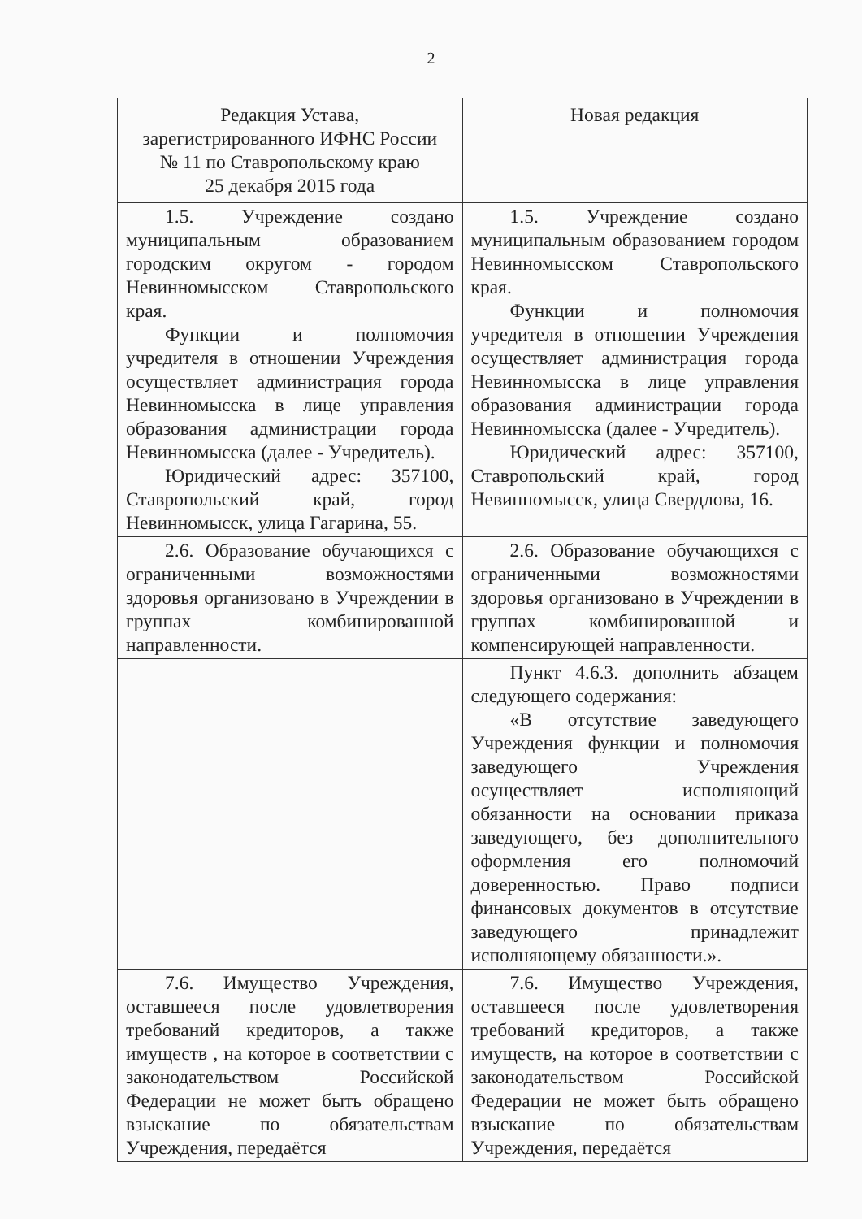2
| Редакция Устава, зарегистрированного ИФНС России № 11 по Ставропольскому краю 25 декабря 2015 года | Новая редакция |
| --- | --- |
| 1.5. Учреждение создано муниципальным образованием городским округом - городом Невинномысском Ставропольского края. Функции и полномочия учредителя в отношении Учреждения осуществляет администрация города Невинномысска в лице управления образования администрации города Невинномысска (далее - Учредитель). Юридический адрес: 357100, Ставропольский край, город Невинномысск, улица Гагарина, 55. | 1.5. Учреждение создано муниципальным образованием городом Невинномысском Ставропольского края. Функции и полномочия учредителя в отношении Учреждения осуществляет администрация города Невинномысска в лице управления образования администрации города Невинномысска (далее - Учредитель). Юридический адрес: 357100, Ставропольский край, город Невинномысск, улица Свердлова, 16. |
| 2.6. Образование обучающихся с ограниченными возможностями здоровья организовано в Учреждении в группах комбинированной направленности. | 2.6. Образование обучающихся с ограниченными возможностями здоровья организовано в Учреждении в группах комбинированной и компенсирующей направленности. |
| | Пункт 4.6.3. дополнить абзацем следующего содержания: «В отсутствие заведующего Учреждения функции и полномочия заведующего Учреждения осуществляет исполняющий обязанности на основании приказа заведующего, без дополнительного оформления его полномочий доверенностью. Право подписи финансовых документов в отсутствие заведующего принадлежит исполняющему обязанности.». |
| 7.6. Имущество Учреждения, оставшееся после удовлетворения требований кредиторов, а также имуществ , на которое в соответствии с законодательством Российской Федерации не может быть обращено взыскание по обязательствам Учреждения, передаётся | 7.6. Имущество Учреждения, оставшееся после удовлетворения требований кредиторов, а также имуществ, на которое в соответствии с законодательством Российской Федерации не может быть обращено взыскание по обязательствам Учреждения, передаётся |